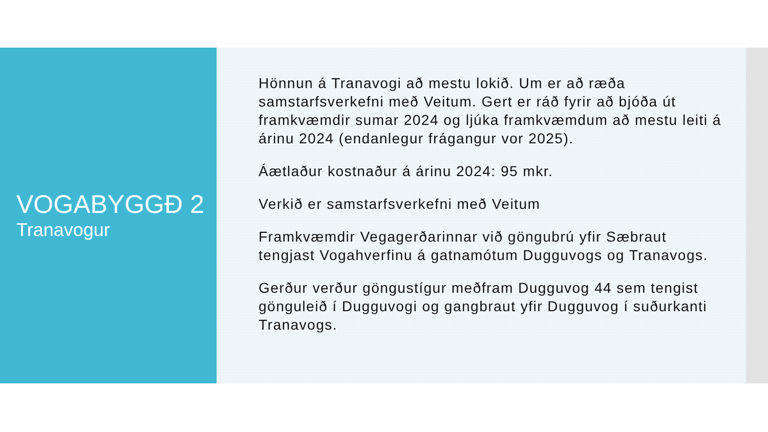VOGABYGGÐ 2
Tranavogur
Hönnun á Tranavogi að mestu lokið. Um er að ræða samstarfsverkefni með Veitum. Gert er ráð fyrir að bjóða út framkvæmdir sumar 2024 og ljúka framkvæmdum að mestu leiti á árinu 2024 (endanlegur frágangur vor 2025).
Áætlaður kostnaður á árinu 2024: 95 mkr.
Verkið er samstarfsverkefni með Veitum
Framkvæmdir Vegagerðarinnar við göngubrú yfir Sæbraut tengjast Vogahverfinu á gatnamótum Dugguvogs og Tranavogs.
Gerður verður göngustígur meðfram Dugguvog 44 sem tengist gönguleið í Dugguvogi og gangbraut yfir Dugguvog í suðurkanti Tranavogs.